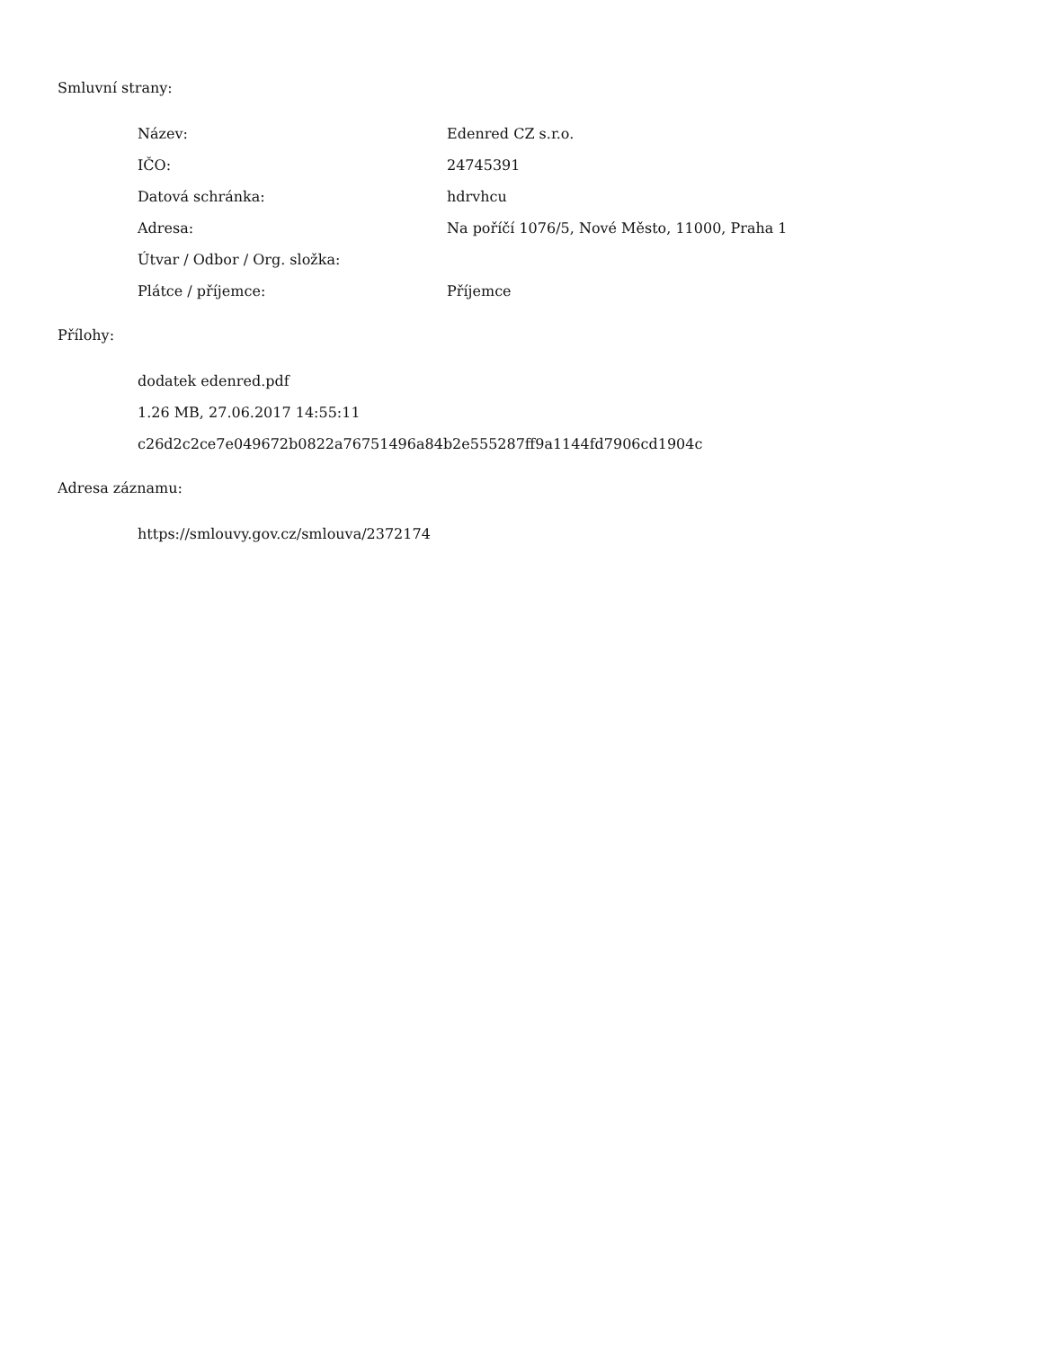Smluvní strany:
| Název: | Edenred CZ s.r.o. |
| IČO: | 24745391 |
| Datová schránka: | hdrvhcu |
| Adresa: | Na poříčí 1076/5, Nové Město, 11000, Praha 1 |
| Útvar / Odbor / Org. složka: | |
| Plátce / příjemce: | Příjemce |
Přílohy:
dodatek edenred.pdf
1.26 MB, 27.06.2017 14:55:11
c26d2c2ce7e049672b0822a76751496a84b2e555287ff9a1144fd7906cd1904c
Adresa záznamu:
https://smlouvy.gov.cz/smlouva/2372174